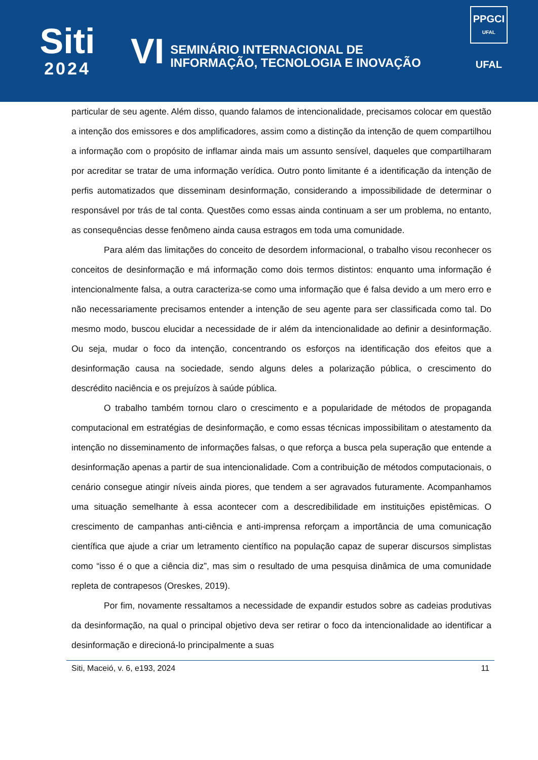Siti
2024
VI
SEMINÁRIO INTERNACIONAL DE
INFORMAÇÃO, TECNOLOGIA E INOVAÇÃO
PPGCI
UFAL
UFAL
particular de seu agente. Além disso, quando falamos de intencionalidade, precisamos colocar em questão a intenção dos emissores e dos amplificadores, assim como a distinção da intenção de quem compartilhou a informação com o propósito de inflamar ainda mais um assunto sensível, daqueles que compartilharam por acreditar se tratar de uma informação verídica. Outro ponto limitante é a identificação da intenção de perfis automatizados que disseminam desinformação, considerando a impossibilidade de determinar o responsável por trás de tal conta. Questões como essas ainda continuam a ser um problema, no entanto, as consequências desse fenômeno ainda causa estragos em toda uma comunidade.
Para além das limitações do conceito de desordem informacional, o trabalho visou reconhecer os conceitos de desinformação e má informação como dois termos distintos: enquanto uma informação é intencionalmente falsa, a outra caracteriza-se como uma informação que é falsa devido a um mero erro e não necessariamente precisamos entender a intenção de seu agente para ser classificada como tal. Do mesmo modo, buscou elucidar a necessidade de ir além da intencionalidade ao definir a desinformação. Ou seja, mudar o foco da intenção, concentrando os esforços na identificação dos efeitos que a desinformação causa na sociedade, sendo alguns deles a polarização pública, o crescimento do descrédito naciência e os prejuízos à saúde pública.
O trabalho também tornou claro o crescimento e a popularidade de métodos de propaganda computacional em estratégias de desinformação, e como essas técnicas impossibilitam o atestamento da intenção no disseminamento de informações falsas, o que reforça a busca pela superação que entende a desinformação apenas a partir de sua intencionalidade. Com a contribuição de métodos computacionais, o cenário consegue atingir níveis ainda piores, que tendem a ser agravados futuramente. Acompanhamos uma situação semelhante à essa acontecer com a descredibilidade em instituições epistêmicas. O crescimento de campanhas anti-ciência e anti-imprensa reforçam a importância de uma comunicação científica que ajude a criar um letramento científico na população capaz de superar discursos simplistas como “isso é o que a ciência diz”, mas sim o resultado de uma pesquisa dinâmica de uma comunidade repleta de contrapesos (Oreskes, 2019).
Por fim, novamente ressaltamos a necessidade de expandir estudos sobre as cadeias produtivas da desinformação, na qual o principal objetivo deva ser retirar o foco da intencionalidade ao identificar a desinformação e direcioná-lo principalmente a suas
Siti, Maceió, v. 6, e193, 2024 11